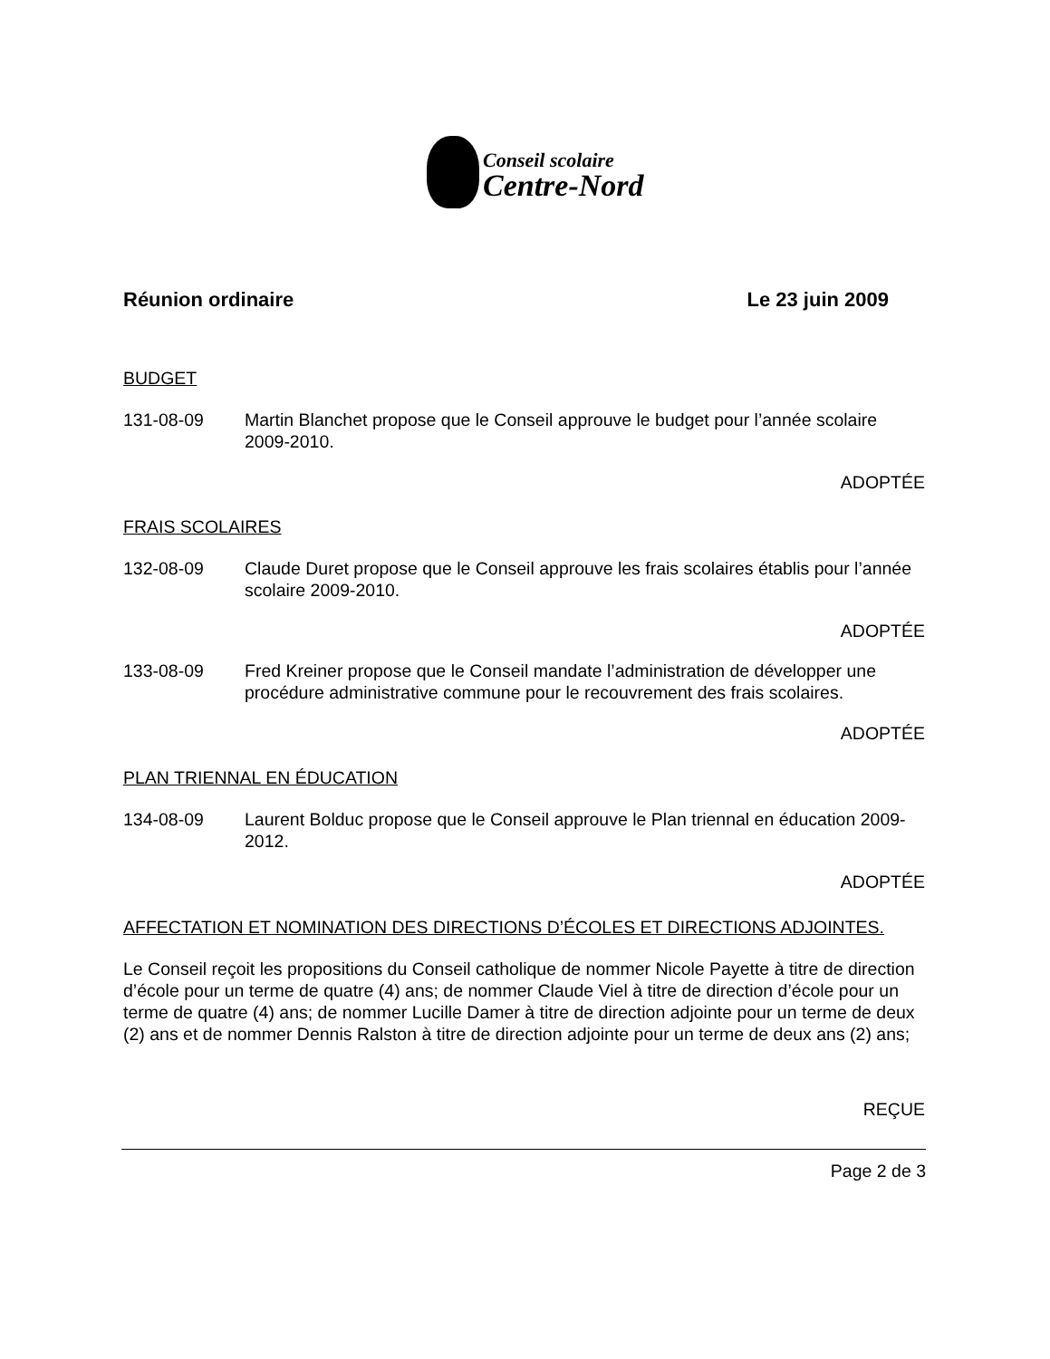Conseil scolaire
Centre-Nord
Réunion ordinaire Le 23 juin 2009
BUDGET
131-08-09 Martin Blanchet propose que le Conseil approuve le budget pour l’année scolaire 2009-2010.
ADOPTÉE
FRAIS SCOLAIRES
132-08-09 Claude Duret propose que le Conseil approuve les frais scolaires établis pour l’année scolaire 2009-2010.
ADOPTÉE
133-08-09 Fred Kreiner propose que le Conseil mandate l’administration de développer une procédure administrative commune pour le recouvrement des frais scolaires.
ADOPTÉE
PLAN TRIENNAL EN ÉDUCATION
134-08-09 Laurent Bolduc propose que le Conseil approuve le Plan triennal en éducation 2009-2012.
ADOPTÉE
AFFECTATION ET NOMINATION DES DIRECTIONS D’ÉCOLES ET DIRECTIONS ADJOINTES.
Le Conseil reçoit les propositions du Conseil catholique de nommer Nicole Payette à titre de direction d’école pour un terme de quatre (4) ans; de nommer Claude Viel à titre de direction d’école pour un terme de quatre (4) ans; de nommer Lucille Damer à titre de direction adjointe pour un terme de deux (2) ans et de nommer Dennis Ralston à titre de direction adjointe pour un terme de deux ans (2) ans;
REÇUE
Page 2 de 3